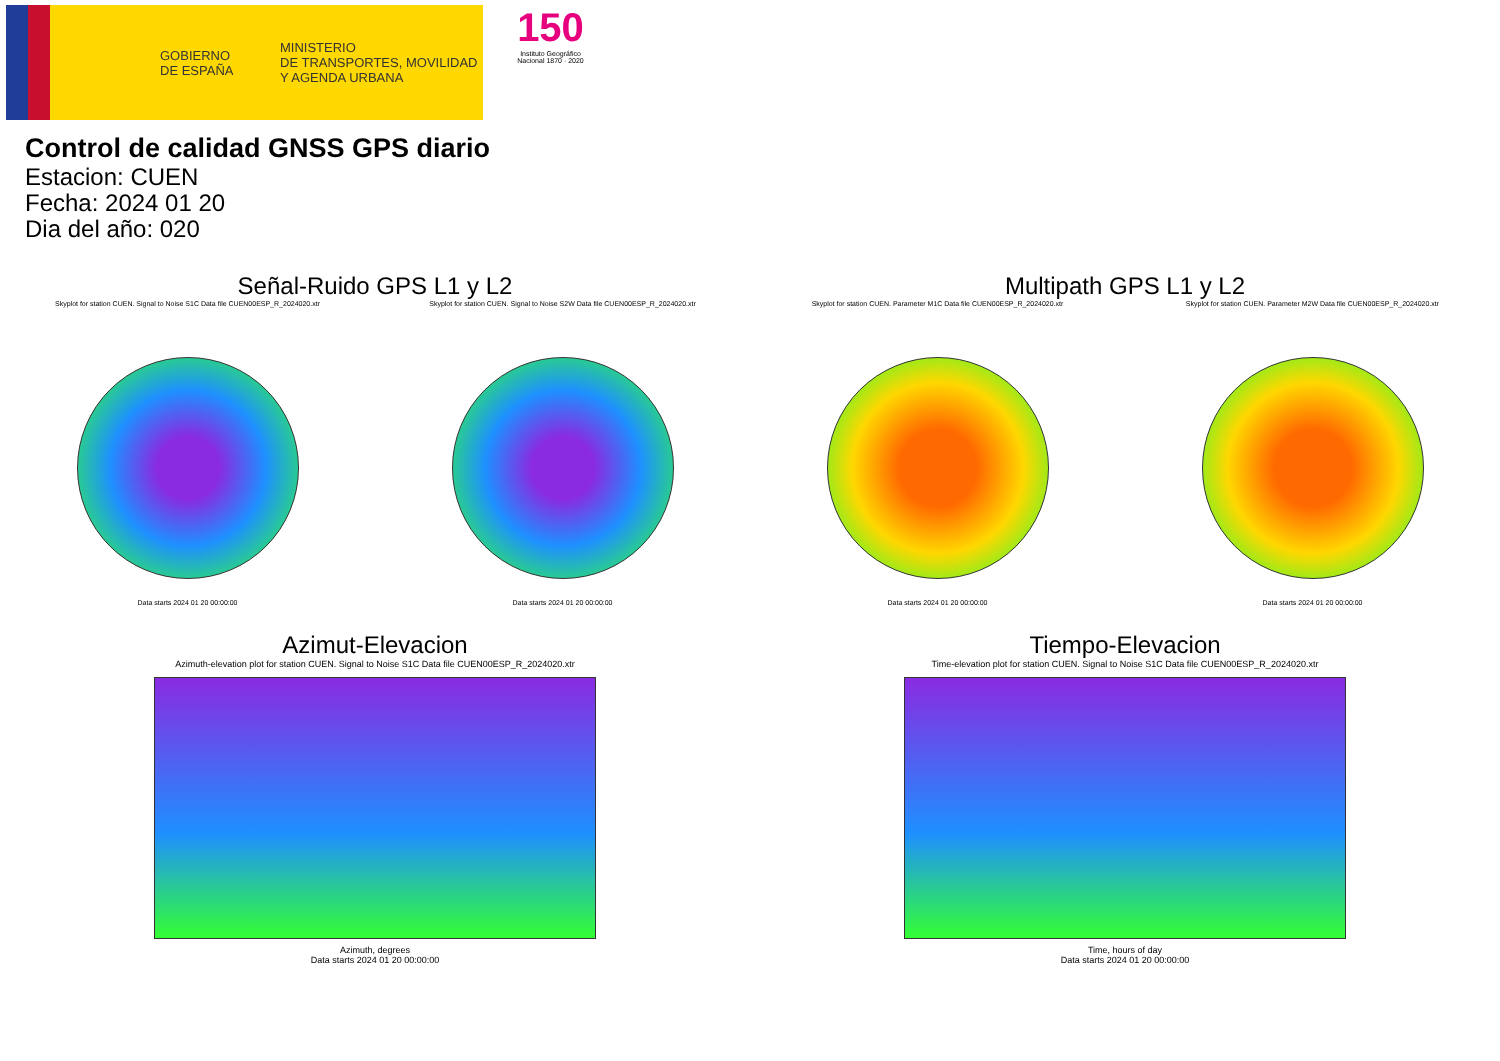GOBIERNO
DE ESPAÑA
MINISTERIO
DE TRANSPORTES, MOVILIDAD
Y AGENDA URBANA
150
Instituto Geográfico Nacional 1870 · 2020
Control de calidad GNSS GPS diario
Estacion: CUEN
Fecha: 2024 01 20
Dia del año: 020
Señal-Ruido GPS L1 y L2
Skyplot for station CUEN. Signal to Noise S1C Data file CUEN00ESP_R_2024020.xtr
Data starts 2024 01 20 00:00:00
Skyplot for station CUEN. Signal to Noise S2W Data file CUEN00ESP_R_2024020.xtr
Data starts 2024 01 20 00:00:00
Multipath GPS L1 y L2
Skyplot for station CUEN. Parameter M1C Data file CUEN00ESP_R_2024020.xtr
Data starts 2024 01 20 00:00:00
Skyplot for station CUEN. Parameter M2W Data file CUEN00ESP_R_2024020.xtr
Data starts 2024 01 20 00:00:00
Azimut-Elevacion
Azimuth-elevation plot for station CUEN. Signal to Noise S1C Data file CUEN00ESP_R_2024020.xtr
Azimuth, degrees
Data starts 2024 01 20 00:00:00
Tiempo-Elevacion
Time-elevation plot for station CUEN. Signal to Noise S1C Data file CUEN00ESP_R_2024020.xtr
Time, hours of day
Data starts 2024 01 20 00:00:00